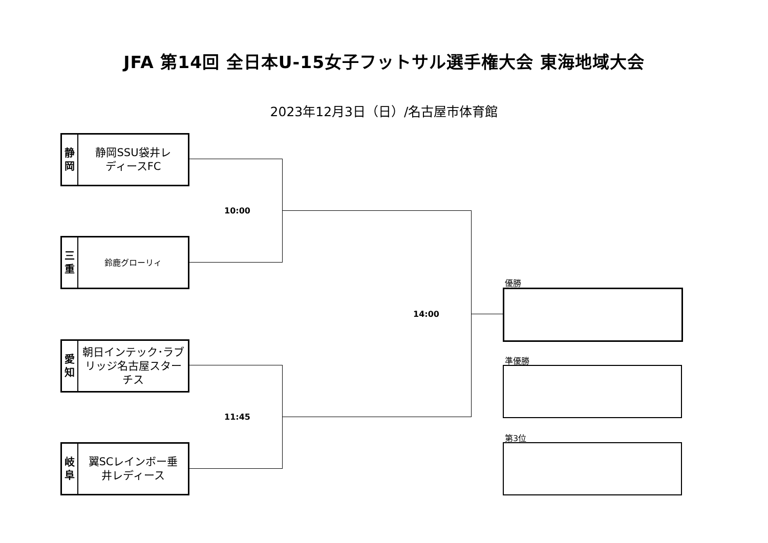JFA 第14回 全日本U-15女子フットサル選手権大会 東海地域大会
2023年12月3日（日）/名古屋市体育館
静
岡
静岡SSU袋井レ
ディースFC
三
重
鈴鹿グローリィ
愛
知
朝日インテック･ラブ
リッジ名古屋スター
チス
岐
阜
翼SCレインボー垂
井レディース
10:00
11:45
14:00
優勝
準優勝
第3位